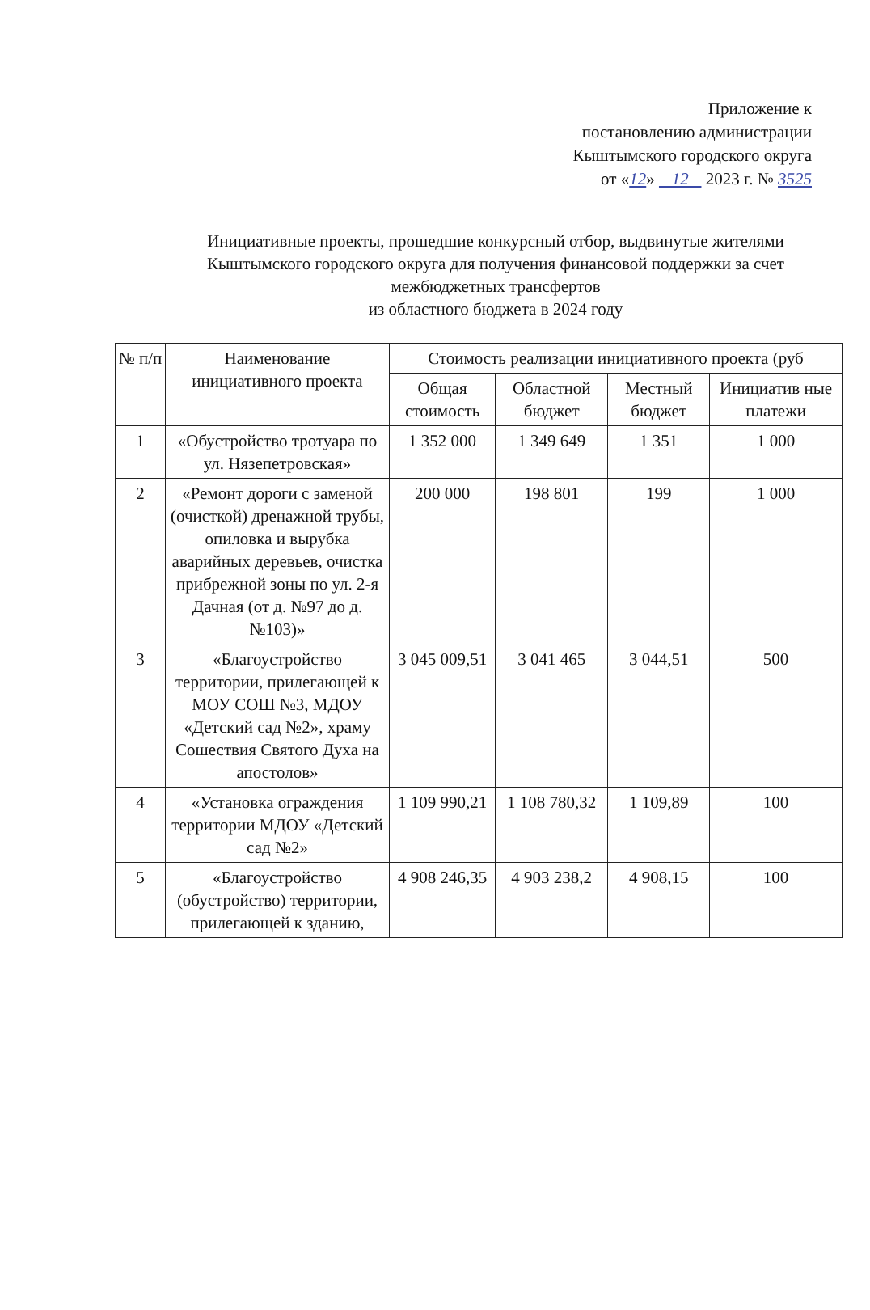Приложение к
постановлению администрации
Кыштымского городского округа
от «12» 12 2023 г. № 3525
Инициативные проекты, прошедшие конкурсный отбор, выдвинутые жителями Кыштымского городского округа для получения финансовой поддержки за счет межбюджетных трансфертов
из областного бюджета в 2024 году
| № п/п | Наименование инициативного проекта | Стоимость реализации инициативного проекта (руб | | | |
| --- | --- | --- | --- | --- | --- |
| | | Общая стоимость | Областной бюджет | Местный бюджет | Инициатив ные платежи |
| 1 | «Обустройство тротуара по ул. Нязепетровская» | 1 352 000 | 1 349 649 | 1 351 | 1 000 |
| 2 | «Ремонт дороги с заменой (очисткой) дренажной трубы, опиловка и вырубка аварийных деревьев, очистка прибрежной зоны по ул. 2-я Дачная (от д. №97 до д. №103)» | 200 000 | 198 801 | 199 | 1 000 |
| 3 | «Благоустройство территории, прилегающей к МОУ СОШ №3, МДОУ «Детский сад №2», храму Сошествия Святого Духа на апостолов» | 3 045 009,51 | 3 041 465 | 3 044,51 | 500 |
| 4 | «Установка ограждения территории МДОУ «Детский сад №2» | 1 109 990,21 | 1 108 780,32 | 1 109,89 | 100 |
| 5 | «Благоустройство (обустройство) территории, прилегающей к зданию, | 4 908 246,35 | 4 903 238,2 | 4 908,15 | 100 |